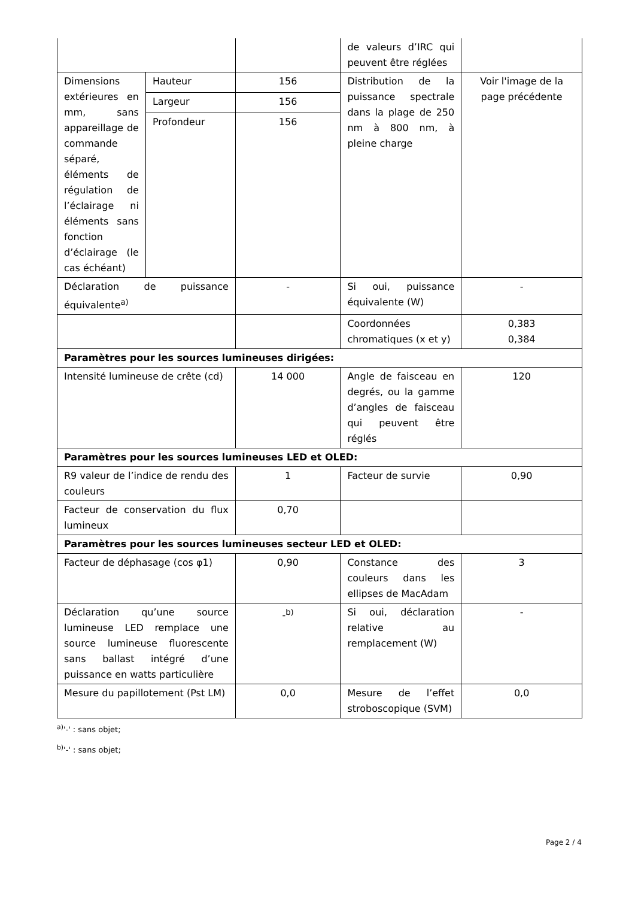| | | | de valeurs d’IRC qui peuvent être réglées | |
| Dimensions extérieures en mm, sans appareillage de commande séparé, éléments de régulation de l’éclairage ni éléments sans fonction d’éclairage (le cas échéant) | Hauteur | 156 | Distribution de la puissance spectrale dans la plage de 250 nm à 800 nm, à pleine charge | Voir l'image de la page précédente |
| | Largeur | 156 | | |
| | Profondeur | 156 | | |
| Déclaration de puissance équivalente<sup>a)</sup> | | - | Si oui, puissance équivalente (W) | - |
| | | | Coordonnées chromatiques (x et y) | 0,383 0,384 |
| Paramètres pour les sources lumineuses dirigées: | | | | |
| Intensité lumineuse de crête (cd) | | 14 000 | Angle de faisceau en degrés, ou la gamme d’angles de faisceau qui peuvent être réglés | 120 |
| Paramètres pour les sources lumineuses LED et OLED: | | | | |
| R9 valeur de l’indice de rendu des couleurs | | 1 | Facteur de survie | 0,90 |
| Facteur de conservation du flux lumineux | | 0,70 | | |
| Paramètres pour les sources lumineuses secteur LED et OLED: | | | | |
| Facteur de déphasage (cos φ1) | | 0,90 | Constance des couleurs dans les ellipses de MacAdam | 3 |
| Déclaration qu’une source lumineuse LED remplace une source lumineuse fluorescente sans ballast intégré d’une puissance en watts particulière | | -<sup>b)</sup> | Si oui, déclaration relative au remplacement (W) | - |
| Mesure du papillotement (Pst LM) | | 0,0 | Mesure de l’effet stroboscopique (SVM) | 0,0 |
<sup>a)</sup> '-' : sans objet;
<sup>b)</sup> '-' : sans objet;
Page 2 / 4